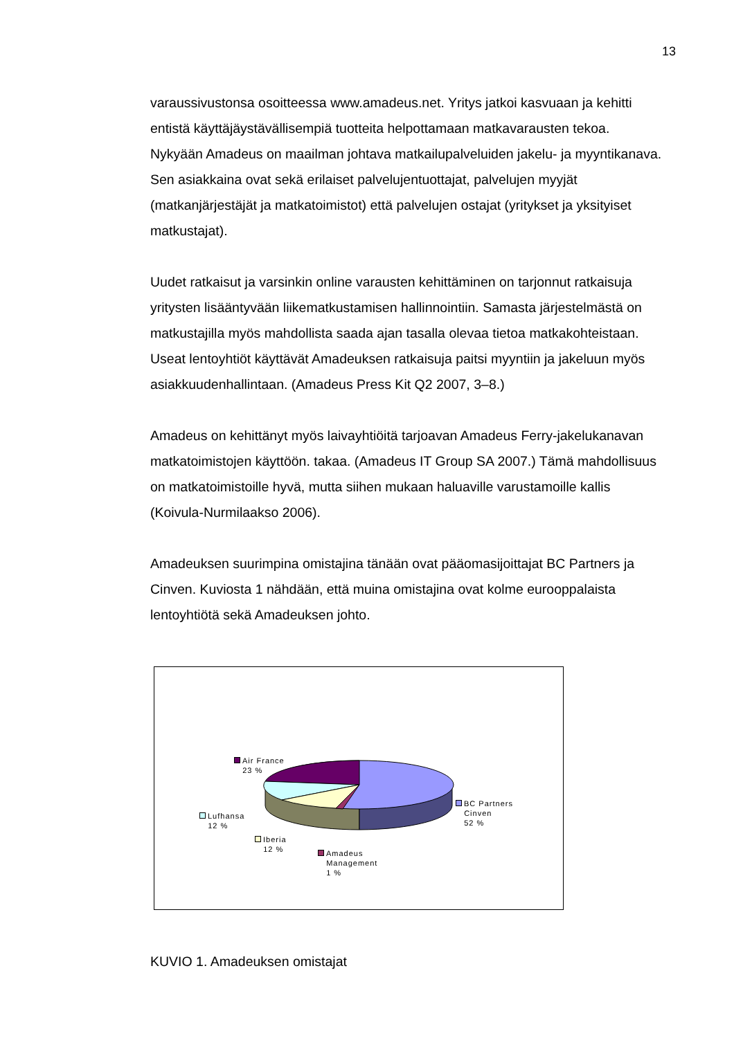13
varaussivustonsa osoitteessa www.amadeus.net. Yritys jatkoi kasvuaan ja kehitti entistä käyttäjäystävällisempiä tuotteita helpottamaan matkavarausten tekoa. Nykyään Amadeus on maailman johtava matkailupalveluiden jakelu- ja myyntikanava. Sen asiakkaina ovat sekä erilaiset palvelujentuottajat, palvelujen myyjät (matkanjärjestäjät ja matkatoimistot) että palvelujen ostajat (yritykset ja yksityiset matkustajat).
Uudet ratkaisut ja varsinkin online varausten kehittäminen on tarjonnut ratkaisuja yritysten lisääntyvään liikematkustamisen hallinnointiin. Samasta järjestelmästä on matkustajilla myös mahdollista saada ajan tasalla olevaa tietoa matkakohteistaan. Useat lentoyhtiöt käyttävät Amadeuksen ratkaisuja paitsi myyntiin ja jakeluun myös asiakkuudenhallintaan. (Amadeus Press Kit Q2 2007, 3–8.)
Amadeus on kehittänyt myös laivayhtiöitä tarjoavan Amadeus Ferry-jakelukanavan matkatoimistojen käyttöön. takaa. (Amadeus IT Group SA 2007.) Tämä mahdollisuus on matkatoimistoille hyvä, mutta siihen mukaan haluaville varustamoille kallis (Koivula-Nurmilaakso 2006).
Amadeuksen suurimpina omistajina tänään ovat pääomasijoittajat BC Partners ja Cinven. Kuviosta 1 nähdään, että muina omistajina ovat kolme eurooppalaista lentoyhtiötä sekä Amadeuksen johto.
Air France
23 %
Lufhansa
12 %
Iberia
12 %
Amadeus
Management
1 %
BC Partners
Cinven
52 %
KUVIO 1. Amadeuksen omistajat